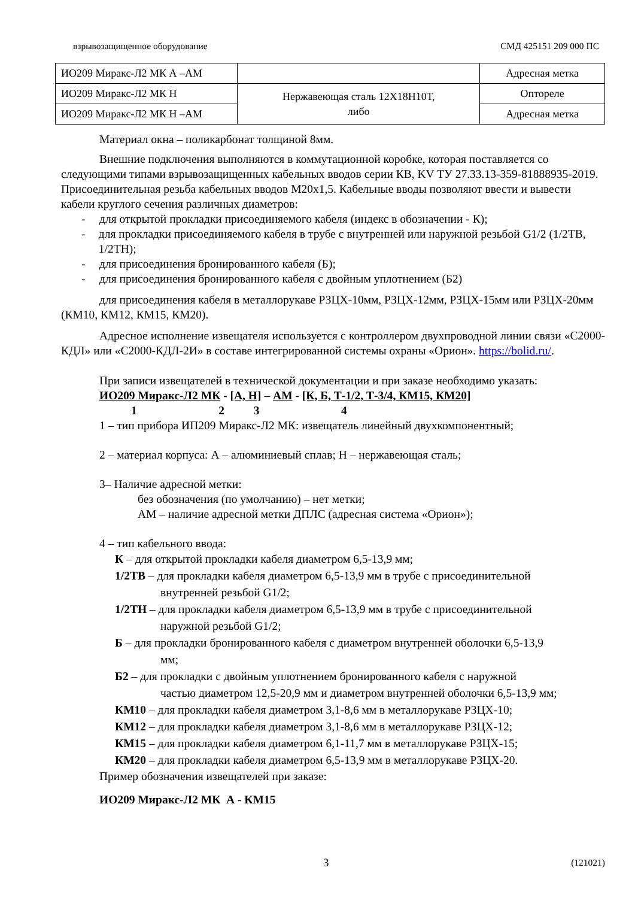взрывозащищенное оборудование СМД 425151 209 000 ПС
| ИО209 Миракс-Л2 МК А –АМ | | Адресная метка |
| ИО209 Миракс-Л2 МК Н | Нержавеющая сталь 12Х18Н10Т, либо | Оптореле |
| ИО209 Миракс-Л2 МК Н –АМ | | Адресная метка |
Материал окна – поликарбонат толщиной 8мм.
Внешние подключения выполняются в коммутационной коробке, которая поставляется со следующими типами взрывозащищенных кабельных вводов серии КВ, KV ТУ 27.33.13-359-81888935-2019. Присоединительная резьба кабельных вводов М20х1,5. Кабельные вводы позволяют ввести и вывести кабели круглого сечения различных диаметров:
- для открытой прокладки присоединяемого кабеля (индекс в обозначении - К);
- для прокладки присоединяемого кабеля в трубе с внутренней или наружной резьбой G1/2 (1/2ТВ, 1/2ТН);
- для присоединения бронированного кабеля (Б);
- для присоединения бронированного кабеля с двойным уплотнением (Б2)
для присоединения кабеля в металлорукаве РЗЦХ-10мм, РЗЦХ-12мм, РЗЦХ-15мм или РЗЦХ-20мм (КМ10, КМ12, КМ15, КМ20).
Адресное исполнение извещателя используется с контроллером двухпроводной линии связи «С2000-КДЛ» или «С2000-КДЛ-2И» в составе интегрированной системы охраны «Орион». https://bolid.ru/.
При записи извещателей в технической документации и при заказе необходимо указать:
ИО209 Миракс-Л2 МК - [А, Н] – АМ - [К, Б, Т-1/2, Т-3/4, КМ15, КМ20]
1 2 3 4
1 – тип прибора ИП209 Миракс-Л2 МК: извещатель линейный двухкомпонентный;
2 – материал корпуса: А – алюминиевый сплав; Н – нержавеющая сталь;
3– Наличие адресной метки:
без обозначения (по умолчанию) – нет метки;
АМ – наличие адресной метки ДПЛС (адресная система «Орион»);
4 – тип кабельного ввода:
К – для открытой прокладки кабеля диаметром 6,5-13,9 мм;
1/2ТВ – для прокладки кабеля диаметром 6,5-13,9 мм в трубе с присоединительной
внутренней резьбой G1/2;
1/2ТН – для прокладки кабеля диаметром 6,5-13,9 мм в трубе с присоединительной
наружной резьбой G1/2;
Б – для прокладки бронированного кабеля с диаметром внутренней оболочки 6,5-13,9
мм;
Б2 – для прокладки с двойным уплотнением бронированного кабеля с наружной
частью диаметром 12,5-20,9 мм и диаметром внутренней оболочки 6,5-13,9 мм;
КМ10 – для прокладки кабеля диаметром 3,1-8,6 мм в металлорукаве РЗЦХ-10;
КМ12 – для прокладки кабеля диаметром 3,1-8,6 мм в металлорукаве РЗЦХ-12;
КМ15 – для прокладки кабеля диаметром 6,1-11,7 мм в металлорукаве РЗЦХ-15;
КМ20 – для прокладки кабеля диаметром 6,5-13,9 мм в металлорукаве РЗЦХ-20.
Пример обозначения извещателей при заказе:
ИО209 Миракс-Л2 МК А - КМ15
3 (121021)